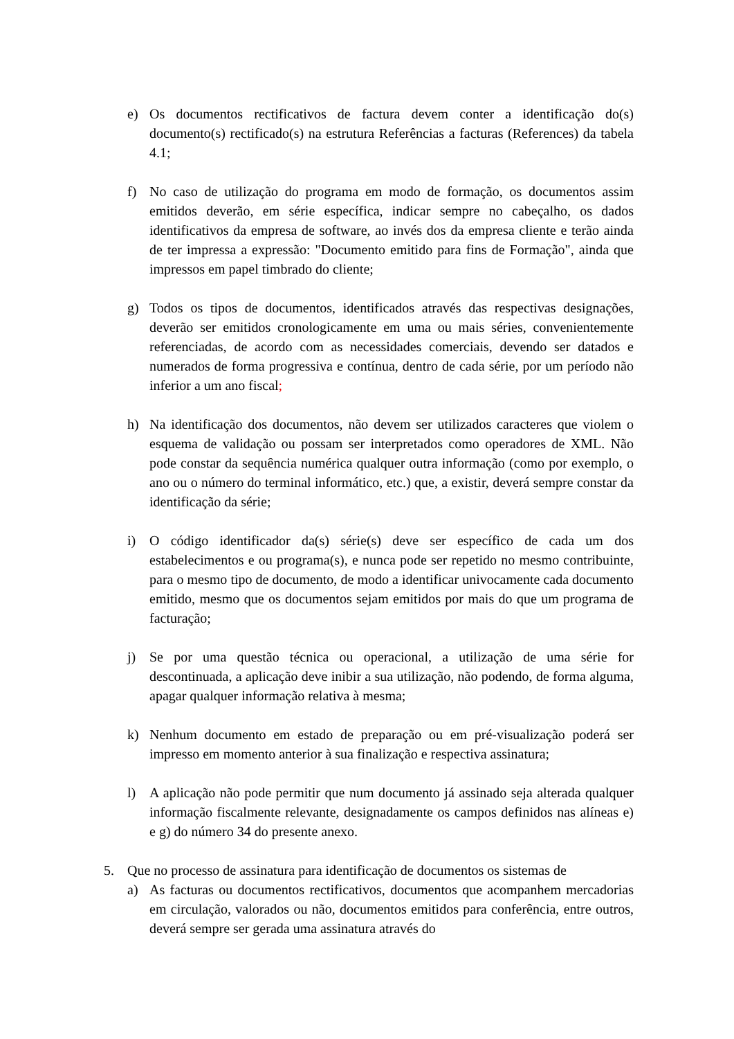e) Os documentos rectificativos de factura devem conter a identificação do(s) documento(s) rectificado(s) na estrutura Referências a facturas (References) da tabela 4.1;
f) No caso de utilização do programa em modo de formação, os documentos assim emitidos deverão, em série específica, indicar sempre no cabeçalho, os dados identificativos da empresa de software, ao invés dos da empresa cliente e terão ainda de ter impressa a expressão: "Documento emitido para fins de Formação", ainda que impressos em papel timbrado do cliente;
g) Todos os tipos de documentos, identificados através das respectivas designações, deverão ser emitidos cronologicamente em uma ou mais séries, convenientemente referenciadas, de acordo com as necessidades comerciais, devendo ser datados e numerados de forma progressiva e contínua, dentro de cada série, por um período não inferior a um ano fiscal;
h) Na identificação dos documentos, não devem ser utilizados caracteres que violem o esquema de validação ou possam ser interpretados como operadores de XML. Não pode constar da sequência numérica qualquer outra informação (como por exemplo, o ano ou o número do terminal informático, etc.) que, a existir, deverá sempre constar da identificação da série;
i) O código identificador da(s) série(s) deve ser específico de cada um dos estabelecimentos e ou programa(s), e nunca pode ser repetido no mesmo contribuinte, para o mesmo tipo de documento, de modo a identificar univocamente cada documento emitido, mesmo que os documentos sejam emitidos por mais do que um programa de facturação;
j) Se por uma questão técnica ou operacional, a utilização de uma série for descontinuada, a aplicação deve inibir a sua utilização, não podendo, de forma alguma, apagar qualquer informação relativa à mesma;
k) Nenhum documento em estado de preparação ou em pré-visualização poderá ser impresso em momento anterior à sua finalização e respectiva assinatura;
l) A aplicação não pode permitir que num documento já assinado seja alterada qualquer informação fiscalmente relevante, designadamente os campos definidos nas alíneas e) e g) do número 34 do presente anexo.
5. Que no processo de assinatura para identificação de documentos os sistemas de
a) As facturas ou documentos rectificativos, documentos que acompanhem mercadorias em circulação, valorados ou não, documentos emitidos para conferência, entre outros, deverá sempre ser gerada uma assinatura através do